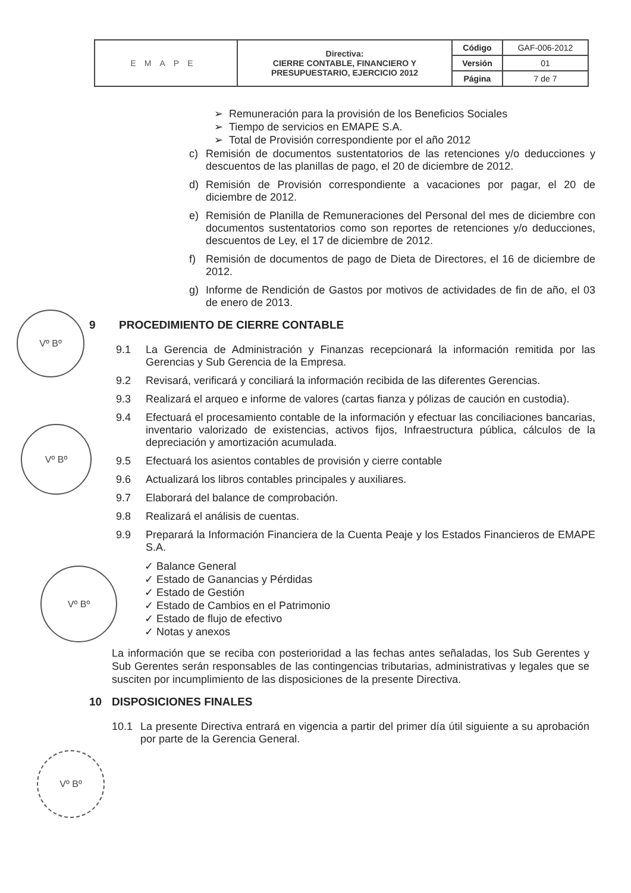| EMAPE | Directiva: CIERRE CONTABLE, FINANCIERO Y PRESUPUESTARIO, EJERCICIO 2012 | Código | GAF-006-2012 |
| | | Versión | 01 |
| | | Página | 7 de 7 |
➢ Remuneración para la provisión de los Beneficios Sociales
➢ Tiempo de servicios en EMAPE S.A.
➢ Total de Provisión correspondiente por el año 2012
c) Remisión de documentos sustentatorios de las retenciones y/o deducciones y descuentos de las planillas de pago, el 20 de diciembre de 2012.
d) Remisión de Provisión correspondiente a vacaciones por pagar, el 20 de diciembre de 2012.
e) Remisión de Planilla de Remuneraciones del Personal del mes de diciembre con documentos sustentatorios como son reportes de retenciones y/o deducciones, descuentos de Ley, el 17 de diciembre de 2012.
f) Remisión de documentos de pago de Dieta de Directores, el 16 de diciembre de 2012.
g) Informe de Rendición de Gastos por motivos de actividades de fin de año, el 03 de enero de 2013.
9 PROCEDIMIENTO DE CIERRE CONTABLE
9.1 La Gerencia de Administración y Finanzas recepcionará la información remitida por las Gerencias y Sub Gerencia de la Empresa.
9.2 Revisará, verificará y conciliará la información recibida de las diferentes Gerencias.
9.3 Realizará el arqueo e informe de valores (cartas fianza y pólizas de caución en custodia).
9.4 Efectuará el procesamiento contable de la información y efectuar las conciliaciones bancarias, inventario valorizado de existencias, activos fijos, Infraestructura pública, cálculos de la depreciación y amortización acumulada.
9.5 Efectuará los asientos contables de provisión y cierre contable
9.6 Actualizará los libros contables principales y auxiliares.
9.7 Elaborará del balance de comprobación.
9.8 Realizará el análisis de cuentas.
9.9 Preparará la Información Financiera de la Cuenta Peaje y los Estados Financieros de EMAPE S.A.
✓ Balance General
✓ Estado de Ganancias y Pérdidas
✓ Estado de Gestión
✓ Estado de Cambios en el Patrimonio
✓ Estado de flujo de efectivo
✓ Notas y anexos
La información que se reciba con posterioridad a las fechas antes señaladas, los Sub Gerentes y Sub Gerentes serán responsables de las contingencias tributarias, administrativas y legales que se susciten por incumplimiento de las disposiciones de la presente Directiva.
10 DISPOSICIONES FINALES
10.1 La presente Directiva entrará en vigencia a partir del primer día útil siguiente a su aprobación por parte de la Gerencia General.
Vº Bº
Vº Bº
Vº Bº
Vº Bº